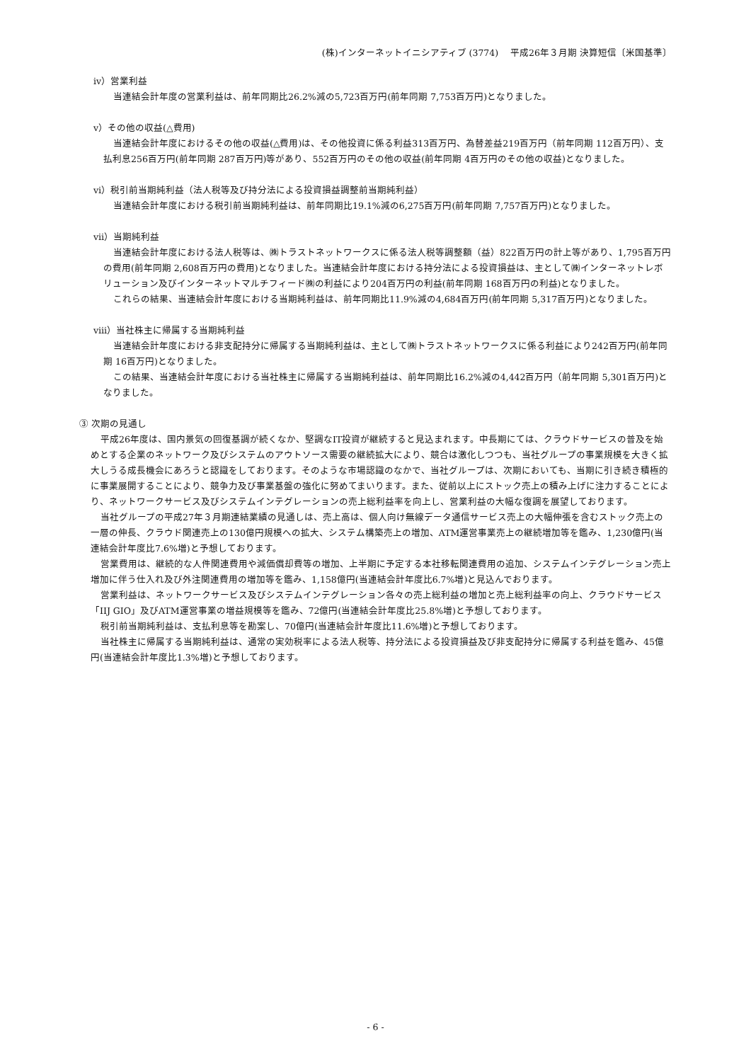(株)インターネットイニシアティブ (3774)　 平成26年３月期 決算短信〔米国基準〕
ⅳ）営業利益
当連結会計年度の営業利益は、前年同期比26.2%減の5,723百万円(前年同期 7,753百万円)となりました。
ⅴ）その他の収益(△費用)
当連結会計年度におけるその他の収益(△費用)は、その他投資に係る利益313百万円、為替差益219百万円（前年同期 112百万円）、支払利息256百万円(前年同期 287百万円)等があり、552百万円のその他の収益(前年同期 4百万円のその他の収益)となりました。
ⅵ）税引前当期純利益（法人税等及び持分法による投資損益調整前当期純利益）
当連結会計年度における税引前当期純利益は、前年同期比19.1%減の6,275百万円(前年同期 7,757百万円)となりました。
ⅶ）当期純利益
当連結会計年度における法人税等は、㈱トラストネットワークスに係る法人税等調整額（益）822百万円の計上等があり、1,795百万円の費用(前年同期 2,608百万円の費用)となりました。当連結会計年度における持分法による投資損益は、主として㈱インターネットレボリューション及びインターネットマルチフィード㈱の利益により204百万円の利益(前年同期 168百万円の利益)となりました。
これらの結果、当連結会計年度における当期純利益は、前年同期比11.9%減の4,684百万円(前年同期 5,317百万円)となりました。
ⅷ）当社株主に帰属する当期純利益
当連結会計年度における非支配持分に帰属する当期純利益は、主として㈱トラストネットワークスに係る利益により242百万円(前年同期 16百万円)となりました。
この結果、当連結会計年度における当社株主に帰属する当期純利益は、前年同期比16.2%減の4,442百万円（前年同期 5,301百万円)となりました。
③ 次期の見通し
平成26年度は、国内景気の回復基調が続くなか、堅調なIT投資が継続すると見込まれます。中長期にては、クラウドサービスの普及を始めとする企業のネットワーク及びシステムのアウトソース需要の継続拡大により、競合は激化しつつも、当社グループの事業規模を大きく拡大しうる成長機会にあろうと認識をしております。そのような市場認識のなかで、当社グループは、次期においても、当期に引き続き積極的に事業展開することにより、競争力及び事業基盤の強化に努めてまいります。また、従前以上にストック売上の積み上げに注力することにより、ネットワークサービス及びシステムインテグレーションの売上総利益率を向上し、営業利益の大幅な復調を展望しております。
当社グループの平成27年３月期連結業績の見通しは、売上高は、個人向け無線データ通信サービス売上の大幅伸張を含むストック売上の一層の伸長、クラウド関連売上の130億円規模への拡大、システム構築売上の増加、ATM運営事業売上の継続増加等を鑑み、1,230億円(当連結会計年度比7.6%増)と予想しております。
営業費用は、継続的な人件関連費用や減価償却費等の増加、上半期に予定する本社移転関連費用の追加、システムインテグレーション売上増加に伴う仕入れ及び外注関連費用の増加等を鑑み、1,158億円(当連結会計年度比6.7%増)と見込んでおります。
営業利益は、ネットワークサービス及びシステムインテグレーション各々の売上総利益の増加と売上総利益率の向上、クラウドサービス「IIJ GIO」及びATM運営事業の増益規模等を鑑み、72億円(当連結会計年度比25.8%増)と予想しております。
税引前当期純利益は、支払利息等を勘案し、70億円(当連結会計年度比11.6%増)と予想しております。
当社株主に帰属する当期純利益は、通常の実効税率による法人税等、持分法による投資損益及び非支配持分に帰属する利益を鑑み、45億円(当連結会計年度比1.3%増)と予想しております。
- 6 -